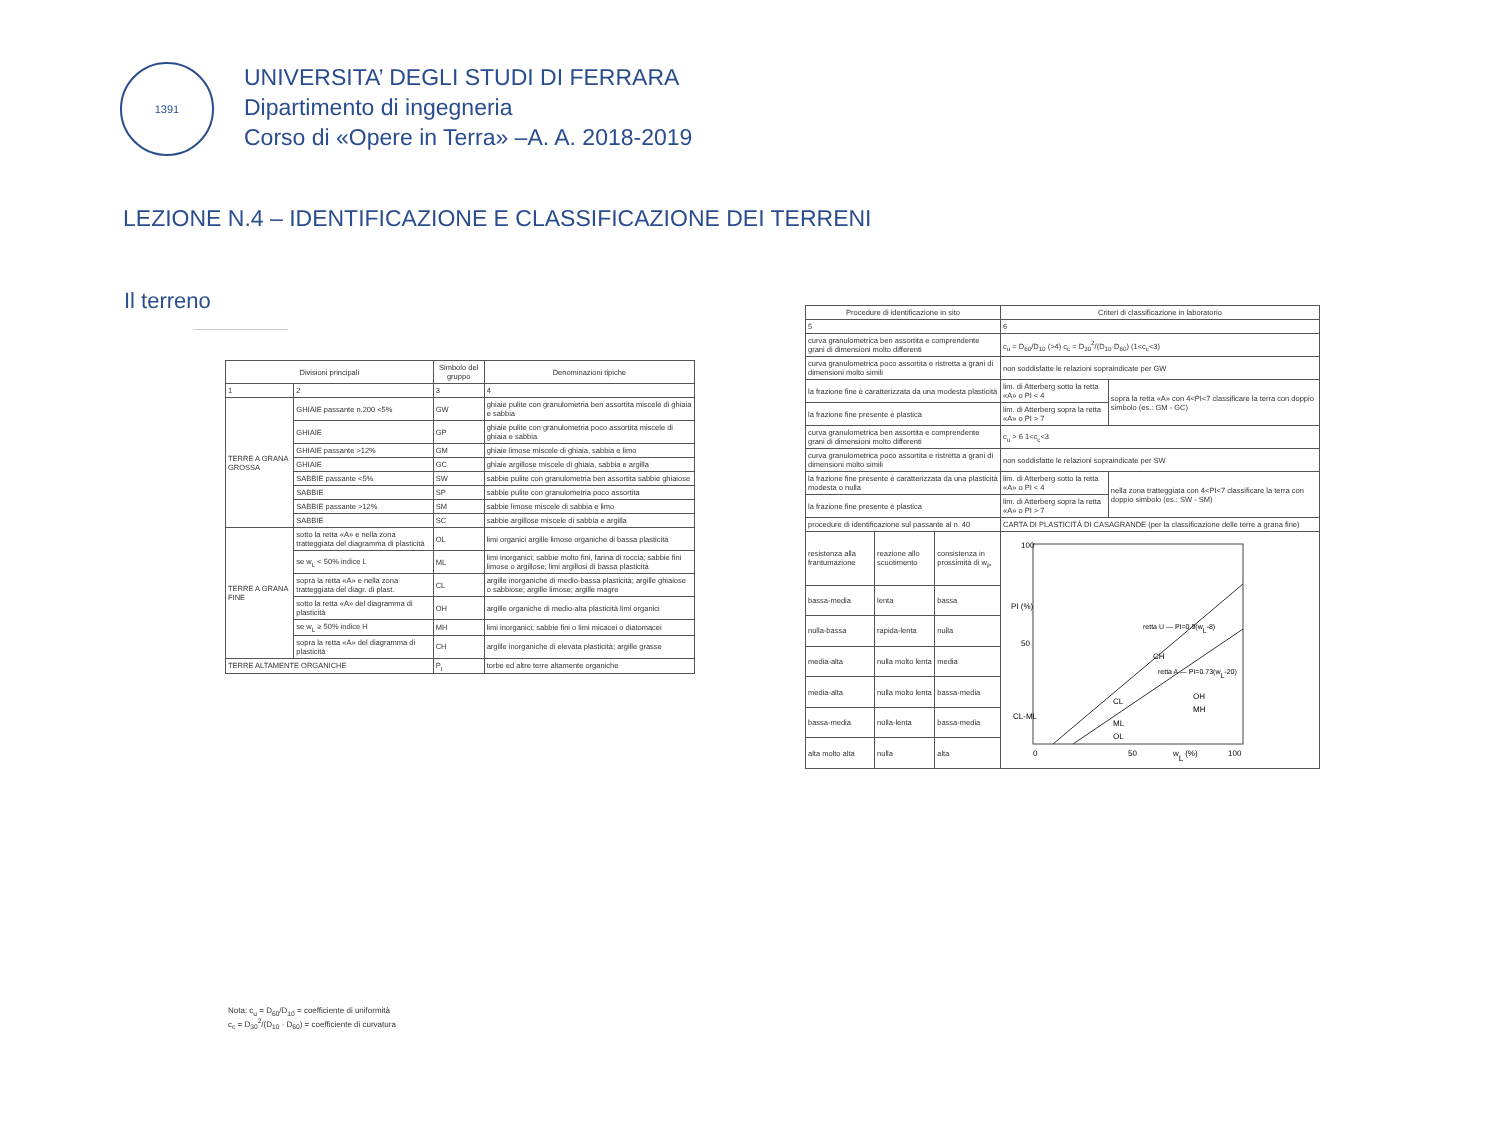1391
UNIVERSITA’ DEGLI STUDI DI FERRARA
Dipartimento di ingegneria
Corso di «Opere in Terra» –A. A. 2018-2019
LEZIONE N.4 – IDENTIFICAZIONE E CLASSIFICAZIONE DEI TERRENI
Il terreno
| Divisioni principali | | Simbolo del gruppo | Denominazioni tipiche |
| --- | --- | --- | --- |
| 1 | 2 | 3 | 4 |
| TERRE A GRANA GROSSA | GHIAIE passante n.200 <5% | GW | ghiaie pulite con granulometria ben assortita miscele di ghiaia e sabbia |
| | GHIAIE | GP | ghiaie pulite con granulometria poco assortita miscele di ghiaia e sabbia |
| | GHIAIE passante >12% | GM | ghiaie limose miscele di ghiaia, sabbia e limo |
| | GHIAIE | GC | ghiaie argillose miscele di ghiaia, sabbia e argilla |
| | SABBIE passante <5% | SW | sabbie pulite con granulometria ben assortita sabbie ghiaiose |
| | SABBIE | SP | sabbie pulite con granulometria poco assortita |
| | SABBIE passante >12% | SM | sabbie limose miscele di sabbia e limo |
| | SABBIE | SC | sabbie argillose miscele di sabbia e argilla |
| TERRE A GRANA FINE | sotto la retta «A» e nella zona tratteggiata del diagramma di plasticità | OL | limi organici argille limose organiche di bassa plasticità |
| | se w<sub>L</sub> < 50% indice L | ML | limi inorganici; sabbie molto fini, farina di roccia; sabbie fini limose o argillose; limi argillosi di bassa plasticità |
| | sopra la retta «A» e nella zona tratteggiata del diagr. di plast. | CL | argille inorganiche di medio-bassa plasticità; argille ghiaiose o sabbiose; argille limose; argille magre |
| | sotto la retta «A» del diagramma di plasticità | OH | argille organiche di medio-alta plasticità limi organici |
| | se w<sub>L</sub> ≥ 50% indice H | MH | limi inorganici; sabbie fini o limi micacei o diatomacei |
| | sopra la retta «A» del diagramma di plasticità | CH | argille inorganiche di elevata plasticità; argille grasse |
| TERRE ALTAMENTE ORGANICHE | | P<sub>t</sub> | torbe ed altre terre altamente organiche |
Nota: c<sub>u</sub> = D<sub>60</sub>/D<sub>10</sub> = coefficiente di uniformità
c<sub>c</sub> = D<sub>30</sub><sup>2</sup>/(D<sub>10</sub> · D<sub>60</sub>) = coefficiente di curvatura
| Procedure di identificazione in sito | | | Criteri di classificazione in laboratorio | |
| --- | --- | --- | --- | --- |
| 5 | | | 6 | |
| curva granulometrica ben assortita e comprendente grani di dimensioni molto differenti | | | c<sub>u</sub> = D<sub>60</sub>/D<sub>10</sub> (>4) c<sub>c</sub> = D<sub>30</sub><sup>2</sup>/(D<sub>10</sub>·D<sub>60</sub>) (1<c<sub>c</sub><3) | |
| curva granulometrica poco assortita e ristretta a grani di dimensioni molto simili | | | non soddisfatte le relazioni sopraindicate per GW | |
| la frazione fine è caratterizzata da una modesta plasticità | | | lim. di Atterberg sotto la retta «A» o PI < 4 | sopra la retta «A» con 4<PI<7 classificare la terra con doppio simbolo (es.: GM - GC) |
| la frazione fine presente è plastica | | | lim. di Atterberg sopra la retta «A» o PI > 7 | |
| curva granulometrica ben assortita e comprendente grani di dimensioni molto differenti | | | c<sub>u</sub> > 6 1<c<sub>c</sub><3 | |
| curva granulometrica poco assortita e ristretta a grani di dimensioni molto simili | | | non soddisfatte le relazioni sopraindicate per SW | |
| la frazione fine presente è caratterizzata da una plasticità modesta o nulla | | | lim. di Atterberg sotto la retta «A» o PI < 4 | nella zona tratteggiata con 4<PI<7 classificare la terra con doppio simbolo (es.: SW - SM) |
| la frazione fine presente è plastica | | | lim. di Atterberg sopra la retta «A» o PI > 7 | |
| procedure di identificazione sul passante al n. 40 | | | CARTA DI PLASTICITÀ DI CASAGRANDE (per la classificazione delle terre a grana fine) | |
| resistenza alla frantumazione | reazione allo scuotimento | consistenza in prossimità di w<sub>P</sub> | PI (%) 100 50 0 50 w L (%) 100 CH CL CL-ML ML OL OH MH retta U — PI=0.9(w L -8) retta A — PI=0.73(w L -20) | |
| bassa-media | lenta | bassa | | |
| nulla-bassa | rapida-lenta | nulla | | |
| media-alta | nulla molto lenta | media | | |
| media-alta | nulla molto lenta | bassa-media | | |
| bassa-media | nulla-lenta | bassa-media | | |
| alta molto alta | nulla | alta | | |